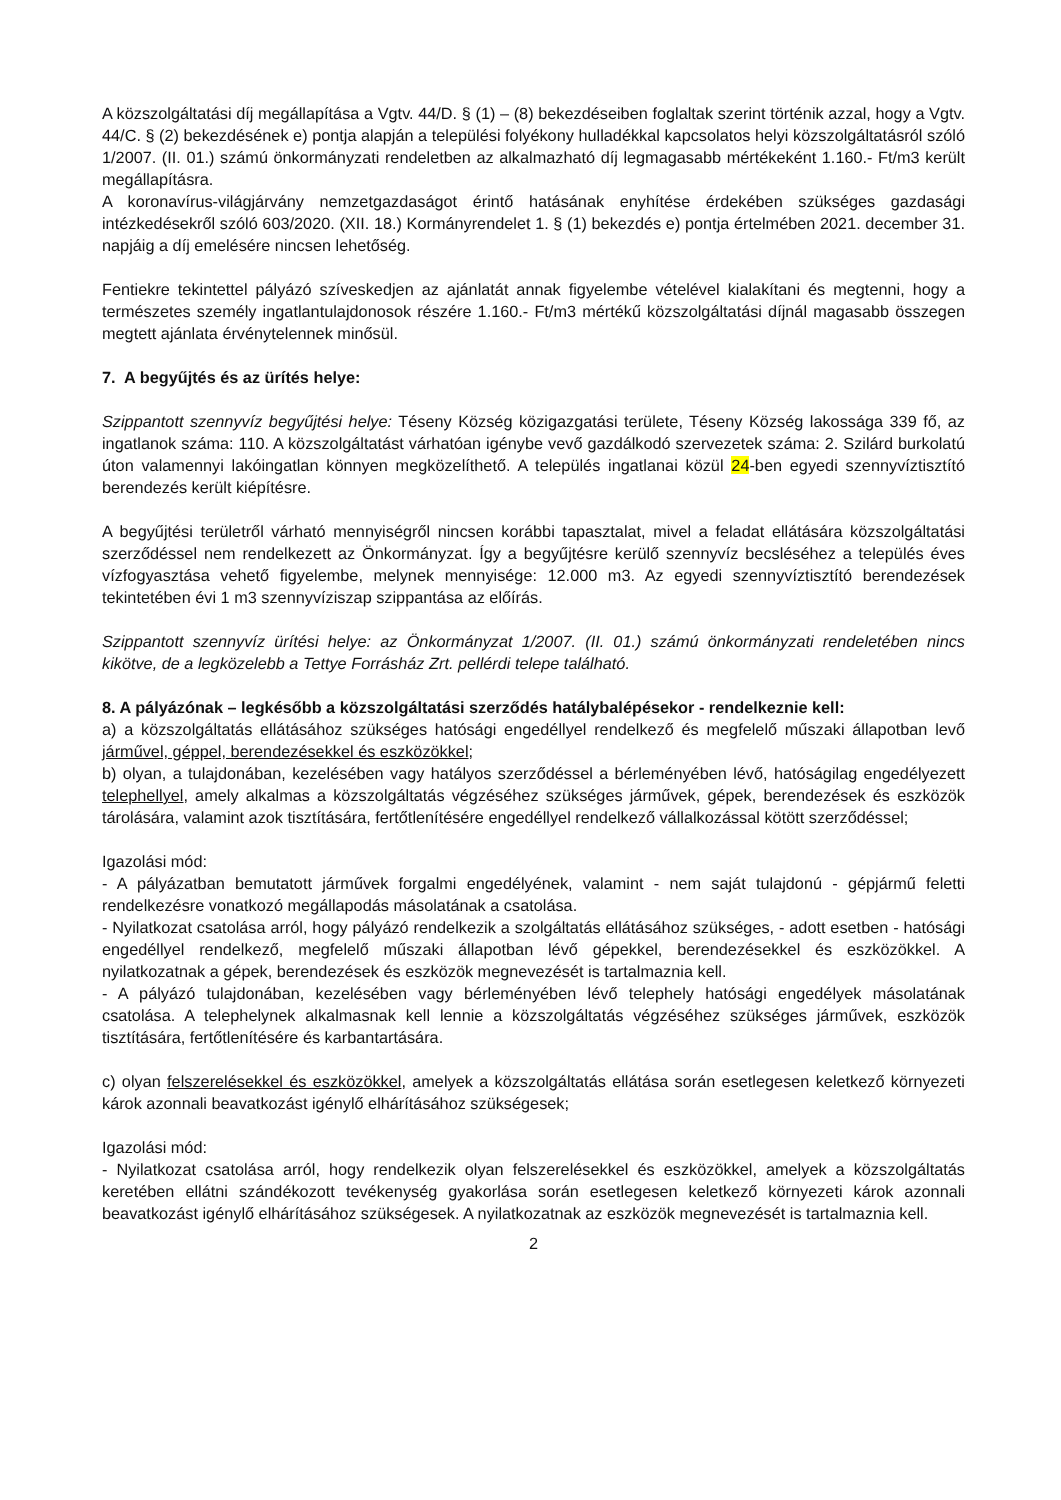A közszolgáltatási díj megállapítása a Vgtv. 44/D. § (1) – (8) bekezdéseiben foglaltak szerint történik azzal, hogy a Vgtv. 44/C. § (2) bekezdésének e) pontja alapján a települési folyékony hulladékkal kapcsolatos helyi közszolgáltatásról szóló 1/2007. (II. 01.) számú önkormányzati rendeletben az alkalmazható díj legmagasabb mértékeként 1.160.- Ft/m3 került megállapításra.
A koronavírus-világjárvány nemzetgazdaságot érintő hatásának enyhítése érdekében szükséges gazdasági intézkedésekről szóló 603/2020. (XII. 18.) Kormányrendelet 1. § (1) bekezdés e) pontja értelmében 2021. december 31. napjáig a díj emelésére nincsen lehetőség.
Fentiekre tekintettel pályázó szíveskedjen az ajánlatát annak figyelembe vételével kialakítani és megtenni, hogy a természetes személy ingatlantulajdonosok részére 1.160.- Ft/m3 mértékű közszolgáltatási díjnál magasabb összegen megtett ajánlata érvénytelennek minősül.
7. A begyűjtés és az ürítés helye:
Szippantott szennyvíz begyűjtési helye: Téseny Község közigazgatási területe, Téseny Község lakossága 339 fő, az ingatlanok száma: 110. A közszolgáltatást várhatóan igénybe vevő gazdálkodó szervezetek száma: 2. Szilárd burkolatú úton valamennyi lakóingatlan könnyen megközelíthető. A település ingatlanai közül 24-ben egyedi szennyvíztisztító berendezés került kiépítésre.
A begyűjtési területről várható mennyiségről nincsen korábbi tapasztalat, mivel a feladat ellátására közszolgáltatási szerződéssel nem rendelkezett az Önkormányzat. Így a begyűjtésre kerülő szennyvíz becsléséhez a település éves vízfogyasztása vehető figyelembe, melynek mennyisége: 12.000 m3. Az egyedi szennyvíztisztító berendezések tekintetében évi 1 m3 szennyvíziszap szippantása az előírás.
Szippantott szennyvíz ürítési helye: az Önkormányzat 1/2007. (II. 01.) számú önkormányzati rendeletében nincs kikötve, de a legközelebb a Tettye Forrásház Zrt. pellérdi telepe található.
8. A pályázónak – legkésőbb a közszolgáltatási szerződés hatálybalépésekor - rendelkeznie kell:
a) a közszolgáltatás ellátásához szükséges hatósági engedéllyel rendelkező és megfelelő műszaki állapotban levő járművel, géppel, berendezésekkel és eszközökkel;
b) olyan, a tulajdonában, kezelésében vagy hatályos szerződéssel a bérleményében lévő, hatóságilag engedélyezett telephellyel, amely alkalmas a közszolgáltatás végzéséhez szükséges járművek, gépek, berendezések és eszközök tárolására, valamint azok tisztítására, fertőtlenítésére engedéllyel rendelkező vállalkozással kötött szerződéssel;
Igazolási mód:
- A pályázatban bemutatott járművek forgalmi engedélyének, valamint - nem saját tulajdonú - gépjármű feletti rendelkezésre vonatkozó megállapodás másolatának a csatolása.
- Nyilatkozat csatolása arról, hogy pályázó rendelkezik a szolgáltatás ellátásához szükséges, - adott esetben - hatósági engedéllyel rendelkező, megfelelő műszaki állapotban lévő gépekkel, berendezésekkel és eszközökkel. A nyilatkozatnak a gépek, berendezések és eszközök megnevezését is tartalmaznia kell.
- A pályázó tulajdonában, kezelésében vagy bérleményében lévő telephely hatósági engedélyek másolatának csatolása. A telephelynek alkalmasnak kell lennie a közszolgáltatás végzéséhez szükséges járművek, eszközök tisztítására, fertőtlenítésére és karbantartására.
c) olyan felszerelésekkel és eszközökkel, amelyek a közszolgáltatás ellátása során esetlegesen keletkező környezeti károk azonnali beavatkozást igénylő elhárításához szükségesek;
Igazolási mód:
- Nyilatkozat csatolása arról, hogy rendelkezik olyan felszerelésekkel és eszközökkel, amelyek a közszolgáltatás keretében ellátni szándékozott tevékenység gyakorlása során esetlegesen keletkező környezeti károk azonnali beavatkozást igénylő elhárításához szükségesek. A nyilatkozatnak az eszközök megnevezését is tartalmaznia kell.
2